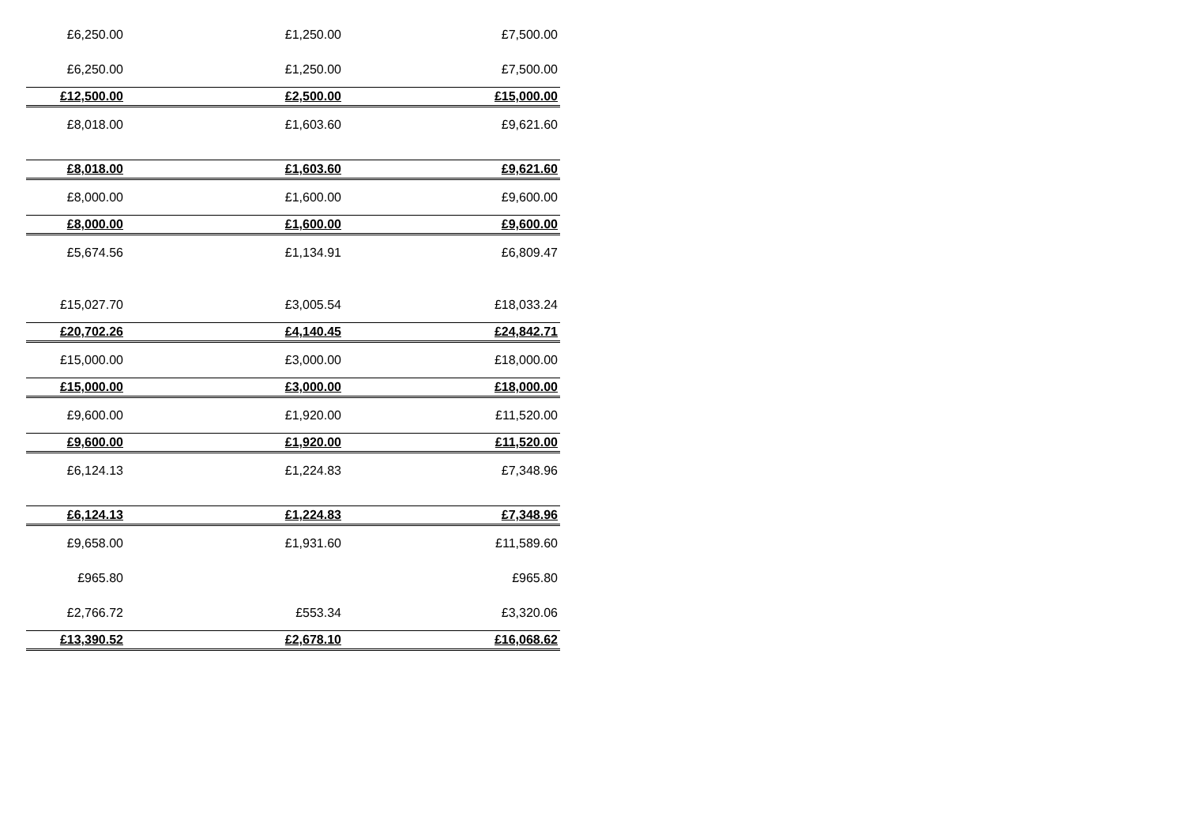| £6,250.00 | £1,250.00 | £7,500.00 |
| £6,250.00 | £1,250.00 | £7,500.00 |
| £12,500.00 | £2,500.00 | £15,000.00 |
| £8,018.00 | £1,603.60 | £9,621.60 |
| £8,018.00 | £1,603.60 | £9,621.60 |
| £8,000.00 | £1,600.00 | £9,600.00 |
| £8,000.00 | £1,600.00 | £9,600.00 |
| £5,674.56 | £1,134.91 | £6,809.47 |
| £15,027.70 | £3,005.54 | £18,033.24 |
| £20,702.26 | £4,140.45 | £24,842.71 |
| £15,000.00 | £3,000.00 | £18,000.00 |
| £15,000.00 | £3,000.00 | £18,000.00 |
| £9,600.00 | £1,920.00 | £11,520.00 |
| £9,600.00 | £1,920.00 | £11,520.00 |
| £6,124.13 | £1,224.83 | £7,348.96 |
| £6,124.13 | £1,224.83 | £7,348.96 |
| £9,658.00 | £1,931.60 | £11,589.60 |
| £965.80 | | £965.80 |
| £2,766.72 | £553.34 | £3,320.06 |
| £13,390.52 | £2,678.10 | £16,068.62 |